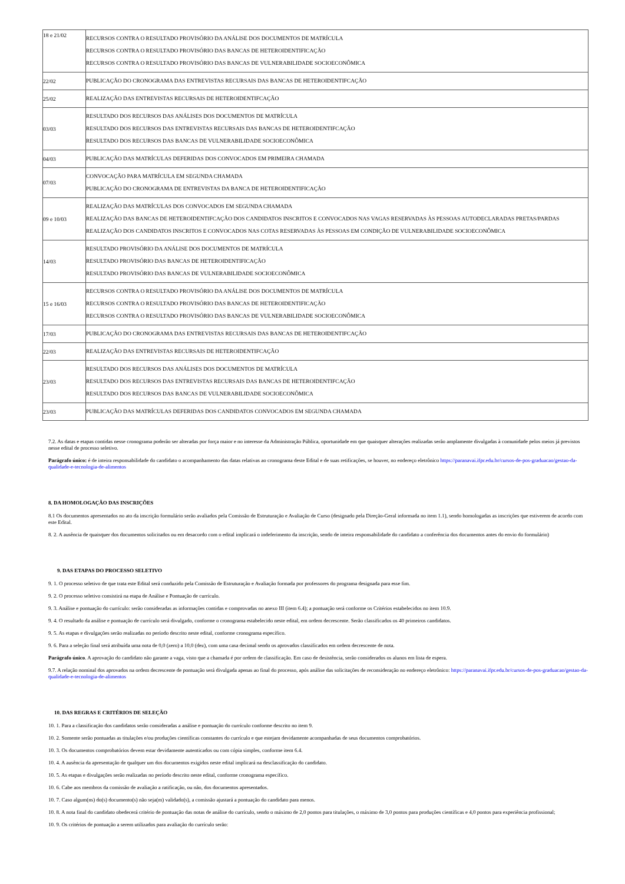| 18 e 21/02 | RECURSOS CONTRA O RESULTADO PROVISÓRIO DA ANÁLISE DOS DOCUMENTOS DE MATRÍCULA RECURSOS CONTRA O RESULTADO PROVISÓRIO DAS BANCAS DE HETEROIDENTIFICAÇÃO RECURSOS CONTRA O RESULTADO PROVISÓRIO DAS BANCAS DE VULNERABILIDADE SOCIOECONÔMICA |
| 22/02 | PUBLICAÇÃO DO CRONOGRAMA DAS ENTREVISTAS RECURSAIS DAS BANCAS DE HETEROIDENTIFCAÇÃO |
| 25/02 | REALIZAÇÃO DAS ENTREVISTAS RECURSAIS DE HETEROIDENTIFCAÇÃO |
| 03/03 | RESULTADO DOS RECURSOS DAS ANÁLISES DOS DOCUMENTOS DE MATRÍCULA RESULTADO DOS RECURSOS DAS ENTREVISTAS RECURSAIS DAS BANCAS DE HETEROIDENTIFCAÇÃO RESULTADO DOS RECURSOS DAS BANCAS DE VULNERABILIDADE SOCIOECONÔMICA |
| 04/03 | PUBLICAÇÃO DAS MATRÍCULAS DEFERIDAS DOS CONVOCADOS EM PRIMEIRA CHAMADA |
| 07/03 | CONVOCAÇÃO PARA MATRÍCULA EM SEGUNDA CHAMADA PUBLICAÇÃO DO CRONOGRAMA DE ENTREVISTAS DA BANCA DE HETEROIDENTIFICAÇÃO |
| 09 e 10/03 | REALIZAÇÃO DAS MATRÍCULAS DOS CONVOCADOS EM SEGUNDA CHAMADA REALIZAÇÃO DAS BANCAS DE HETEROIDENTIFCAÇÃO DOS CANDIDATOS INSCRITOS E CONVOCADOS NAS VAGAS RESERVADAS ÀS PESSOAS AUTODECLARADAS PRETAS/PARDAS REALIZAÇÃO DOS CANDIDATOS INSCRITOS E CONVOCADOS NAS COTAS RESERVADAS ÀS PESSOAS EM CONDIÇÃO DE VULNERABILIDADE SOCIOECONÔMICA |
| 14/03 | RESULTADO PROVISÓRIO DA ANÁLISE DOS DOCUMENTOS DE MATRÍCULA RESULTADO PROVISÓRIO DAS BANCAS DE HETEROIDENTIFICAÇÃO RESULTADO PROVISÓRIO DAS BANCAS DE VULNERABILIDADE SOCIOECONÔMICA |
| 15 e 16/03 | RECURSOS CONTRA O RESULTADO PROVISÓRIO DA ANÁLISE DOS DOCUMENTOS DE MATRÍCULA RECURSOS CONTRA O RESULTADO PROVISÓRIO DAS BANCAS DE HETEROIDENTIFICAÇÃO RECURSOS CONTRA O RESULTADO PROVISÓRIO DAS BANCAS DE VULNERABILIDADE SOCIOECONÔMICA |
| 17/03 | PUBLICAÇÃO DO CRONOGRAMA DAS ENTREVISTAS RECURSAIS DAS BANCAS DE HETEROIDENTIFCAÇÃO |
| 22/03 | REALIZAÇÃO DAS ENTREVISTAS RECURSAIS DE HETEROIDENTIFCAÇÃO |
| 23/03 | RESULTADO DOS RECURSOS DAS ANÁLISES DOS DOCUMENTOS DE MATRÍCULA RESULTADO DOS RECURSOS DAS ENTREVISTAS RECURSAIS DAS BANCAS DE HETEROIDENTIFCAÇÃO RESULTADO DOS RECURSOS DAS BANCAS DE VULNERABILIDADE SOCIOECONÔMICA |
| 23/03 | PUBLICAÇÃO DAS MATRÍCULAS DEFERIDAS DOS CANDIDATOS CONVOCADOS EM SEGUNDA CHAMADA |
7.2. As datas e etapas contidas nesse cronograma poderão ser alteradas por força maior e no interesse da Administração Pública, oportunidade em que quaisquer alterações realizadas serão amplamente divulgadas à comunidade pelos meios já previstos nesse edital de processo seletivo.
Parágrafo único: é de inteira responsabilidade do candidato o acompanhamento das datas relativas ao cronograma deste Edital e de suas retificações, se houver, no endereço eletrônico https://paranavai.ifpr.edu.br/cursos-de-pos-graduacao/gestao-da-qualidade-e-tecnologia-de-alimentos
8. DA HOMOLOGAÇÃO DAS INSCRIÇÕES
8.1 Os documentos apresentados no ato da inscrição formulário serão avaliados pela Comissão de Estruturação e Avaliação de Curso (designado pela Direção-Geral informada no item 1.1), sendo homologadas as inscrições que estiverem de acordo com este Edital.
8. 2. A ausência de quaisquer dos documentos solicitados ou em desacordo com o edital implicará o indeferimento da inscrição, sendo de inteira responsabilidade do candidato a conferência dos documentos antes do envio do formulário)
9. DAS ETAPAS DO PROCESSO SELETIVO
9. 1. O processo seletivo de que trata este Edital será conduzido pela Comissão de Estruturação e Avaliação formada por professores do programa designada para esse fim.
9. 2. O processo seletivo consistirá na etapa de Análise e Pontuação de currículo.
9. 3. Análise e pontuação do currículo: serão consideradas as informações contidas e comprovadas no anexo III (item 6.4); a pontuação será conforme os Critérios estabelecidos no item 10.9.
9. 4. O resultado da análise e pontuação de currículo será divulgado, conforme o cronograma estabelecido neste edital, em ordem decrescente. Serão classificados os 40 primeiros candidatos.
9. 5. As etapas e divulgações serão realizadas no período descrito neste edital, conforme cronograma específico.
9. 6. Para a seleção final será atribuída uma nota de 0,0 (zero) a 10,0 (dez), com uma casa decimal sendo os aprovados classificados em ordem decrescente de nota.
Parágrafo único. A aprovação do candidato não garante a vaga, visto que a chamada é por ordem de classificação. Em caso de desistência, serão considerados os alunos em lista de espera.
9.7. A relação nominal dos aprovados na ordem decrescente de pontuação será divulgada apenas ao final do processo, após análise das solicitações de reconsideração no endereço eletrônico: https://paranavai.ifpr.edu.br/cursos-de-pos-graduacao/gestao-da-qualidade-e-tecnologia-de-alimentos
10. DAS REGRAS E CRITÉRIOS DE SELEÇÃO
10. 1. Para a classificação dos candidatos serão consideradas a análise e pontuação do currículo conforme descrito no item 9.
10. 2. Somente serão pontuadas as titulações e/ou produções científicas constantes do currículo e que estejam devidamente acompanhadas de seus documentos comprobatórios.
10. 3. Os documentos comprobatórios devem estar devidamente autenticados ou com cópia simples, conforme item 6.4.
10. 4. A ausência da apresentação de qualquer um dos documentos exigidos neste edital implicará na desclassificação do candidato.
10. 5. As etapas e divulgações serão realizadas no período descrito neste edital, conforme cronograma específico.
10. 6. Cabe aos membros da comissão de avaliação a ratificação, ou não, dos documentos apresentados.
10. 7. Caso algum(ns) do(s) documento(s) não seja(m) validado(s), a comissão ajustará a pontuação do candidato para menos.
10. 8. A nota final do candidato obedecerá critério de pontuação das notas de análise do currículo, sendo o máximo de 2,0 pontos para titulações, o máximo de 3,0 pontos para produções científicas e 4,0 pontos para experiência profissional;
10. 9. Os critérios de pontuação a serem utilizados para avaliação do currículo serão: